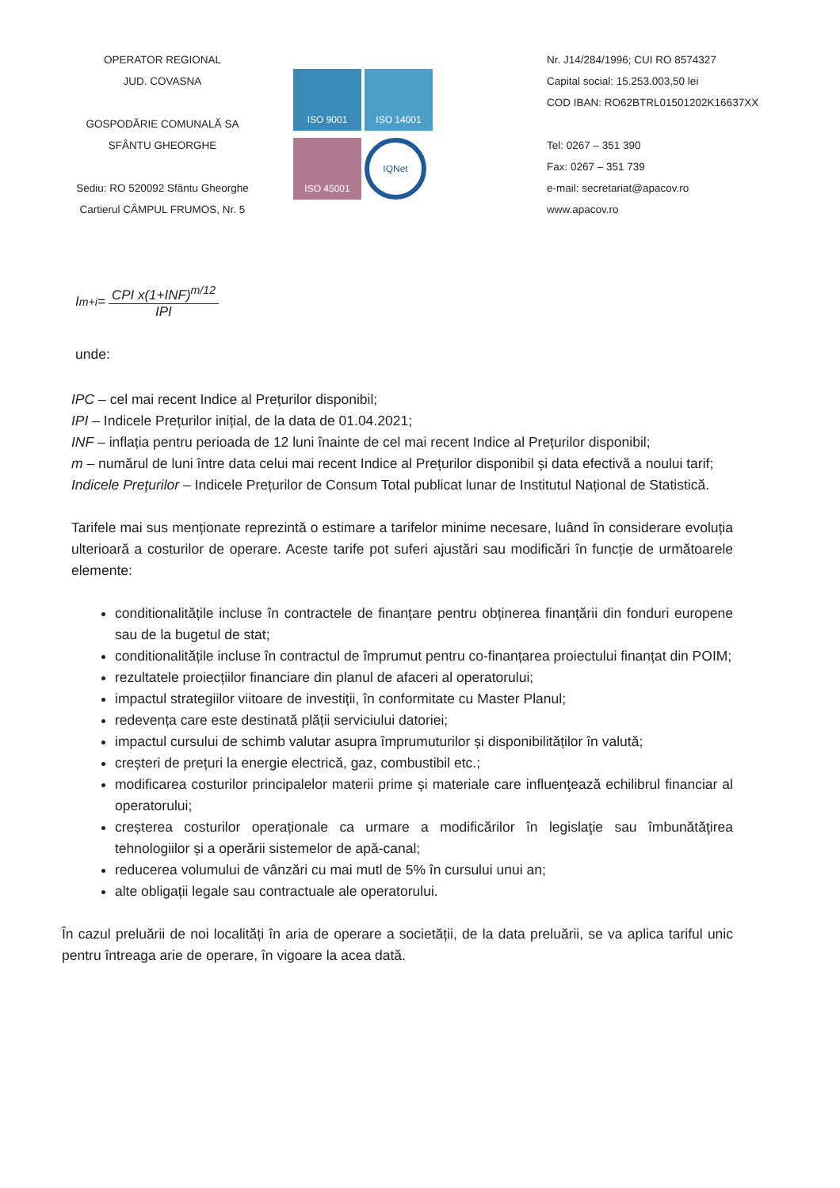OPERATOR REGIONAL
JUD. COVASNA
GOSPODĂRIE COMUNALĂ SA
SFÂNTU GHEORGHE
Sediu: RO 520092 Sfântu Gheorghe
Cartierul CÂMPUL FRUMOS, Nr. 5
ISO 9001
ISO 14001
ISO 45001
IQNet
Nr. J14/284/1996; CUI RO 8574327
Capital social: 15.253.003,50 lei
COD IBAN: RO62BTRL01501202K16637XX
Tel: 0267 – 351 390
Fax: 0267 – 351 739
e-mail: secretariat@apacov.ro
www.apacov.ro
I<sub>m+i</sub>= CPI x(1+INF)<sup>m/12</sup> IPI
unde:
IPC – cel mai recent Indice al Prețurilor disponibil;
IPI – Indicele Prețurilor inițial, de la data de 01.04.2021;
INF – inflația pentru perioada de 12 luni înainte de cel mai recent Indice al Prețurilor disponibil;
m – numărul de luni între data celui mai recent Indice al Prețurilor disponibil și data efectivă a noului tarif;
Indicele Prețurilor – Indicele Prețurilor de Consum Total publicat lunar de Institutul Național de Statistică.
Tarifele mai sus menționate reprezintă o estimare a tarifelor minime necesare, luând în considerare evoluția ulterioară a costurilor de operare. Aceste tarife pot suferi ajustări sau modificări în funcție de următoarele elemente:
conditionalitățile incluse în contractele de finanțare pentru obținerea finanțării din fonduri europene sau de la bugetul de stat;
conditionalitățile incluse în contractul de împrumut pentru co-finanțarea proiectului finanțat din POIM;
rezultatele proiecțiilor financiare din planul de afaceri al operatorului;
impactul strategiilor viitoare de investiții, în conformitate cu Master Planul;
redevența care este destinată plății serviciului datoriei;
impactul cursului de schimb valutar asupra împrumuturilor și disponibilităților în valută;
creșteri de prețuri la energie electrică, gaz, combustibil etc.;
modificarea costurilor principalelor materii prime și materiale care influenţează echilibrul financiar al operatorului;
creșterea costurilor operaționale ca urmare a modificărilor în legislaţie sau îmbunătăţirea tehnologiilor și a operării sistemelor de apă-canal;
reducerea volumului de vânzări cu mai mutl de 5% în cursului unui an;
alte obligații legale sau contractuale ale operatorului.
În cazul preluării de noi localități în aria de operare a societății, de la data preluării, se va aplica tariful unic pentru întreaga arie de operare, în vigoare la acea dată.